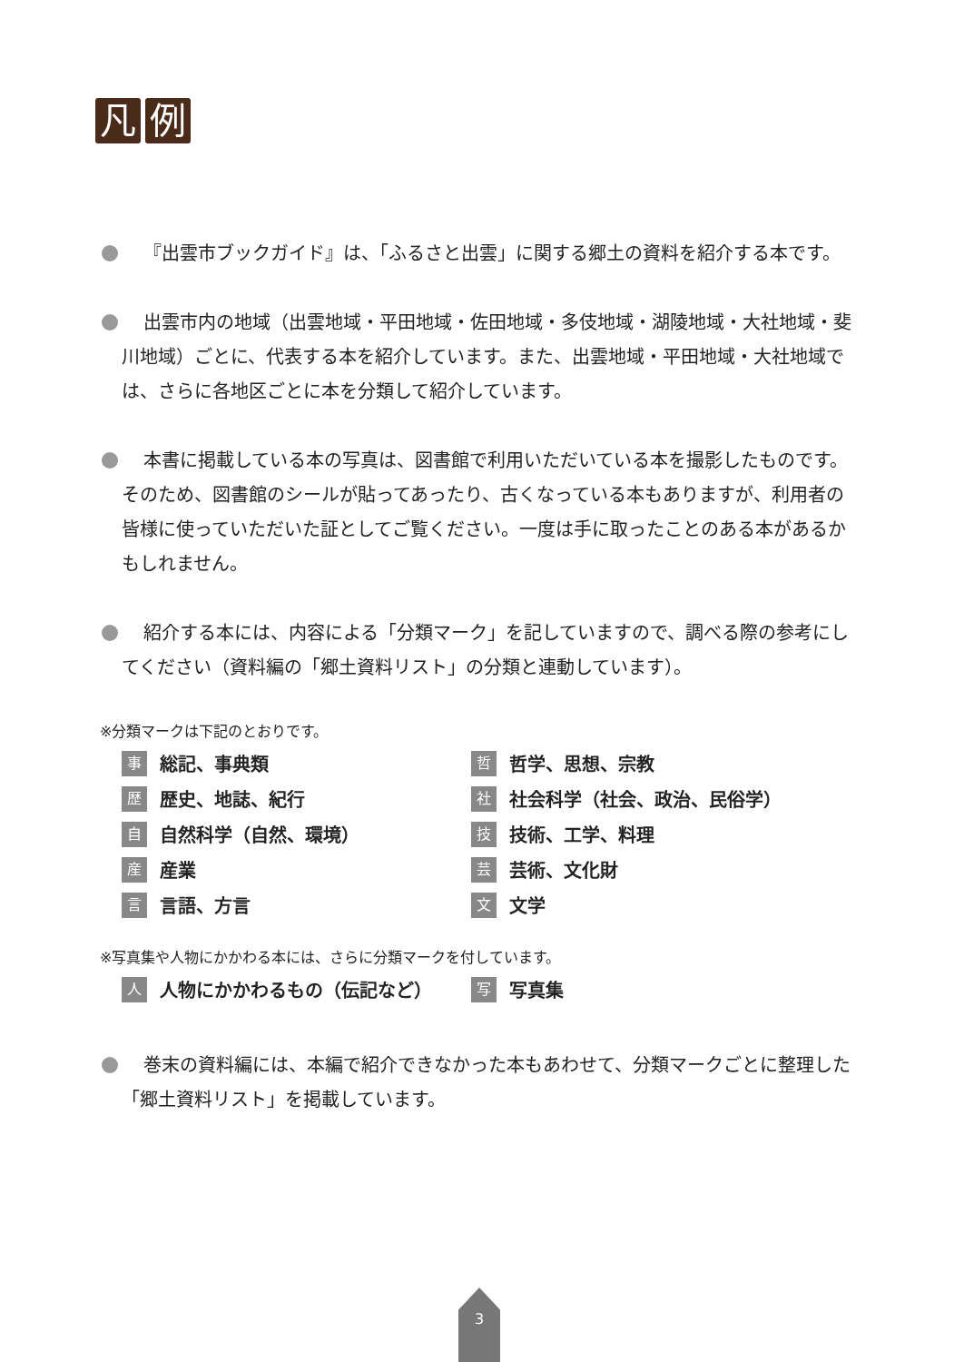凡例
『出雲市ブックガイド』は、「ふるさと出雲」に関する郷土の資料を紹介する本です。
出雲市内の地域（出雲地域・平田地域・佐田地域・多伎地域・湖陵地域・大社地域・斐川地域）ごとに、代表する本を紹介しています。また、出雲地域・平田地域・大社地域では、さらに各地区ごとに本を分類して紹介しています。
本書に掲載している本の写真は、図書館で利用いただいている本を撮影したものです。そのため、図書館のシールが貼ってあったり、古くなっている本もありますが、利用者の皆様に使っていただいた証としてご覧ください。一度は手に取ったことのある本があるかもしれません。
紹介する本には、内容による「分類マーク」を記していますので、調べる際の参考にしてください（資料編の「郷土資料リスト」の分類と連動しています）。
※分類マークは下記のとおりです。
事総記、事典類
哲哲学、思想、宗教
歴歴史、地誌、紀行
社社会科学（社会、政治、民俗学）
自自然科学（自然、環境）
技技術、工学、料理
産産業
芸芸術、文化財
言言語、方言
文文学
※写真集や人物にかかわる本には、さらに分類マークを付しています。
人人物にかかわるもの（伝記など）
写写真集
巻末の資料編には、本編で紹介できなかった本もあわせて、分類マークごとに整理した「郷土資料リスト」を掲載しています。
3